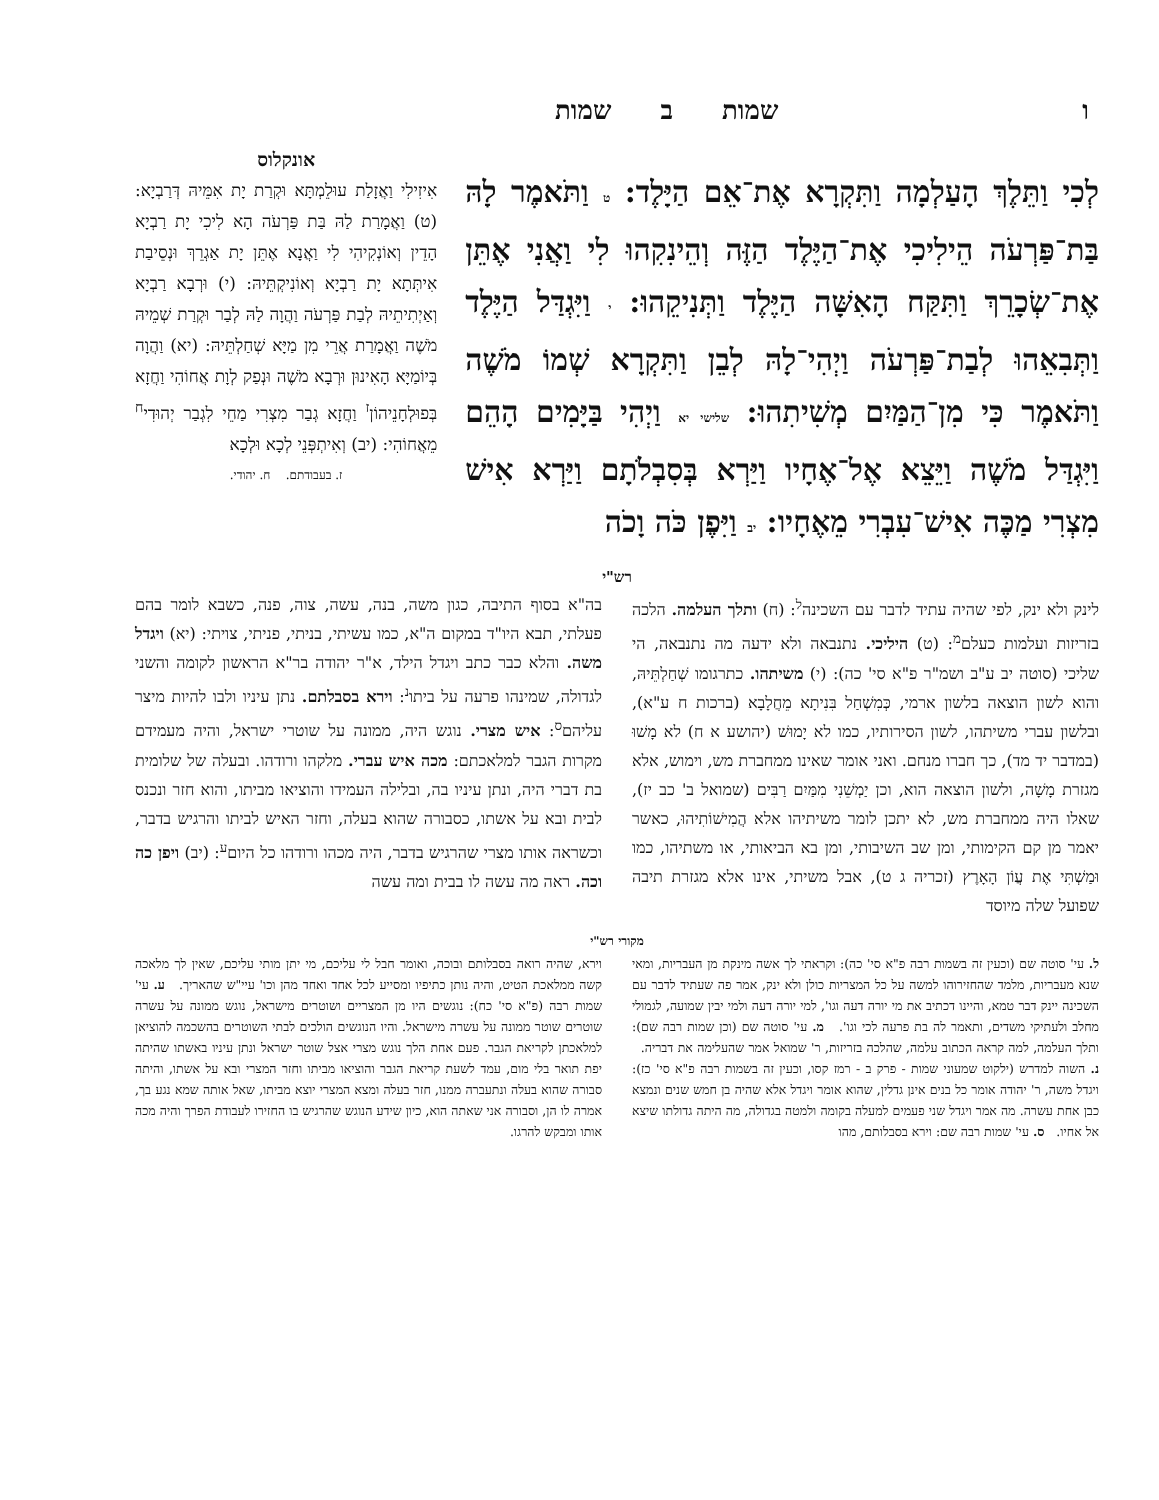ו שמות ב שמות
לְכִי וַתֵּלֶךְ הָעַלְמָה וַתִּקְרָא אֶת־אֵם הַיָּלֶד: ט וַתֹּאמֶר לָהּ בַּת־פַּרְעֹה הֵילִיכִי אֶת־הַיֶּלֶד הַזֶּה וְהֵינִקִהוּ לִי וַאֲנִי אֶתֵּן אֶת־שְׂכָרֵךְ וַתִּקַּח הָאִשָּׁה הַיֶּלֶד וַתְּנִיקֵהוּ: י וַיִּגְדַּל הַיֶּלֶד וַתְּבִאֵהוּ לְבַת־פַּרְעֹה וַיְהִי־לָהּ לְבֵן וַתִּקְרָא שְׁמוֹ מֹשֶׁה וַתֹּאמֶר כִּי מִן־הַמַּיִם מְשִׁיתִהוּ: שלישי יא וַיְהִי בַּיָּמִים הָהֵם וַיִּגְדַּל מֹשֶׁה וַיֵּצֵא אֶל־אֶחָיו וַיַּרְא בְּסִבְלֹתָם וַיַּרְא אִישׁ מִצְרִי מַכֶּה אִישׁ־עִבְרִי מֵאֶחָיו: יב וַיִּפֶן כֹּה וָכֹה
אונקלוס
אִיזִילִי וַאֲזָלַת עוּלֵמְתָּא וּקְרַת יָת אִמֵּיהּ דְּרַבְיָא: (ט) וַאֲמָרַת לַהּ בַּת פַּרְעֹה הָא לִיכִי יָת רַבְיָא הָדֵין וְאוֹנְקִיהִי לִי וַאֲנָא אֶתֵּן יָת אַגְרֵךְ וּנְסֵיבַת אִיתְּתָא יָת רַבְיָא וְאוֹנִיקְתֵּיהּ: (י) וּרְבָא רַבְיָא וְאַיְתִיתֵיהּ לְבַת פַּרְעֹה וַהֲוָה לַהּ לְבַר וּקְרַת שְׁמֵיהּ מֹשֶׁה וַאֲמָרַת אֲרֵי מִן מַיָּא שְׁחַלְתֵּיהּ: (יא) וַהֲוָה בְּיוֹמַיָּא הָאִינוּן וּרְבָא מֹשֶׁה וּנְפַק לְוָת אֲחוֹהִי וַחֲזָא בְּפוּלְחָנֵיהוֹן<sup>ז</sup> וַחֲזָא גְבַר מִצְרִי מַחֵי לִגְבַר יְהוּדִי<sup>ח</sup> מֵאֲחוֹהִי: (יב) וְאִיתְפְּנֵי לְכָא וּלְכָא
ז. בעבודתם. ח. יהודי.
רש"י
לינק ולא ינק, לפי שהיה עתיד לדבר עם השכינה<sup>ל</sup>: (ח) ותלך העלמה. הלכה בזריזות ועלמות כעלם<sup>מ</sup>: (ט) היליכי. נתנבאה ולא ידעה מה נתנבאה, הי שליכי (סוטה יב ע"ב ושמ"ר פ"א סי' כה): (י) משיתהו. כתרגומו שְׁחַלְתֵּיהּ, והוא לשון הוצאה בלשון ארמי, כְּמִשְׁחַל בִּנִיתָא מֵחֲלָבָא (ברכות ח ע"א), ובלשון עברי משיתהו, לשון הסירותיו, כמו לא יָמוּשׁ (יהושע א ח) לא מָשׁוּ (במדבר יד מד), כך חברו מנחם. ואני אומר שאינו ממחברת מש, וימוש, אלא מגזרת מָשָׁה, ולשון הוצאה הוא, וכן יַמְשֵׁנִי מִמַּיִם רַבִּים (שמואל ב' כב יז), שאלו היה ממחברת מש, לא יתכן לומר משיתיהו אלא הֲמִישׁוֹתִיהוּ, כאשר יאמר מן קם הקימותי, ומן שב השיבותי, ומן בא הביאותי, או משתיהו, כמו וּמַשְׁתִּי אֶת עֲוֹן הָאָרֶץ (זכריה ג ט), אבל משיתי, אינו אלא מגזרת תיבה שפועל שלה מיוסד
בה"א בסוף התיבה, כגון משה, בנה, עשה, צוה, פנה, כשבא לומר בהם פעלתי, תבא היו"ד במקום ה"א, כמו עשיתי, בניתי, פניתי, צויתי: (יא) ויגדל משה. והלא כבר כתב ויגדל הילד, א"ר יהודה בר"א הראשון לקומה והשני לגדולה, שמינהו פרעה על ביתו<sup>נ</sup>: וירא בסבלתם. נתן עיניו ולבו להיות מיצר עליהם<sup>ס</sup>: איש מצרי. נוגש היה, ממונה על שוטרי ישראל, והיה מעמידם מקרות הגבר למלאכתם: מכה איש עברי. מלקהו ורודהו. ובעלה של שלומית בת דברי היה, ונתן עיניו בה, ובלילה העמידו והוציאו מביתו, והוא חזר ונכנס לבית ובא על אשתו, כסבורה שהוא בעלה, וחזר האיש לביתו והרגיש בדבר, וכשראה אותו מצרי שהרגיש בדבר, היה מכהו ורודהו כל היום<sup>ע</sup>: (יב) ויפן כה וכה. ראה מה עשה לו בבית ומה עשה
מקורי רש"י
ל. עי' סוטה שם (וכעין זה בשמות רבה פ"א סי' כה): וקראתי לך אשה מינקת מן העבריות, ומאי שנא מעבריות, מלמד שהחזירוהו למשה על כל המצריות כולן ולא ינק, אמר פה שעתיד לדבר עם השכינה יינק דבר טמא, והיינו דכתיב את מי יורה דעה וגו', למי יורה דעה ולמי יבין שמועה, לגמולי מחלב ולעתיקי משדים, ותאמר לה בת פרעה לכי וגו'. מ. עי' סוטה שם (וכן שמות רבה שם): ותלך העלמה, למה קראה הכתוב עלמה, שהלכה בזריזות, ר' שמואל אמר שהעלימה את דבריה. נ. השוה למדרש (ילקוט שמעוני שמות - פרק ב - רמז קסו, וכעין זה בשמות רבה פ"א סי' כז): ויגדל משה, ר' יהודה אומר כל בנים אינן גדלין, שהוא אומר ויגדל אלא שהיה בן חמש שנים ונמצא כבן אחת עשרה. מה אמר ויגדל שני פעמים למעלה בקומה ולמטה בגדולה, מה היתה גדולתו שיצא אל אחיו. ס. עי' שמות רבה שם: וירא בסבלותם, מהו
וירא, שהיה רואה בסבלותם ובוכה, ואומר חבל לי עליכם, מי יתן מותי עליכם, שאין לך מלאכה קשה ממלאכת הטיט, והיה נותן כתיפיו ומסייע לכל אחד ואחד מהן וכו' עיי"ש שהאריך. ע. עי' שמות רבה (פ"א סי' כח): נוגשים היו מן המצריים ושוטרים מישראל, נוגש ממונה על עשרה שוטרים שוטר ממונה על עשרה מישראל. והיו הנוגשים הולכים לבתי השוטרים בהשכמה להוציאן למלאכתן לקריאת הגבר. פעם אחת הלך נוגש מצרי אצל שוטר ישראל ונתן עיניו באשתו שהיתה יפת תואר בלי מום, עמד לשעת קריאת הגבר והוציאו מביתו וחזר המצרי ובא על אשתו, והיתה סבורה שהוא בעלה ונתעברה ממנו, חזר בעלה ומצא המצרי יוצא מביתו, שאל אותה שמא נגע בך, אמרה לו הן, וסבורה אני שאתה הוא, כיון שידע הנוגש שהרגיש בו החזירו לעבודת הפרך והיה מכה אותו ומבקש להרגו.